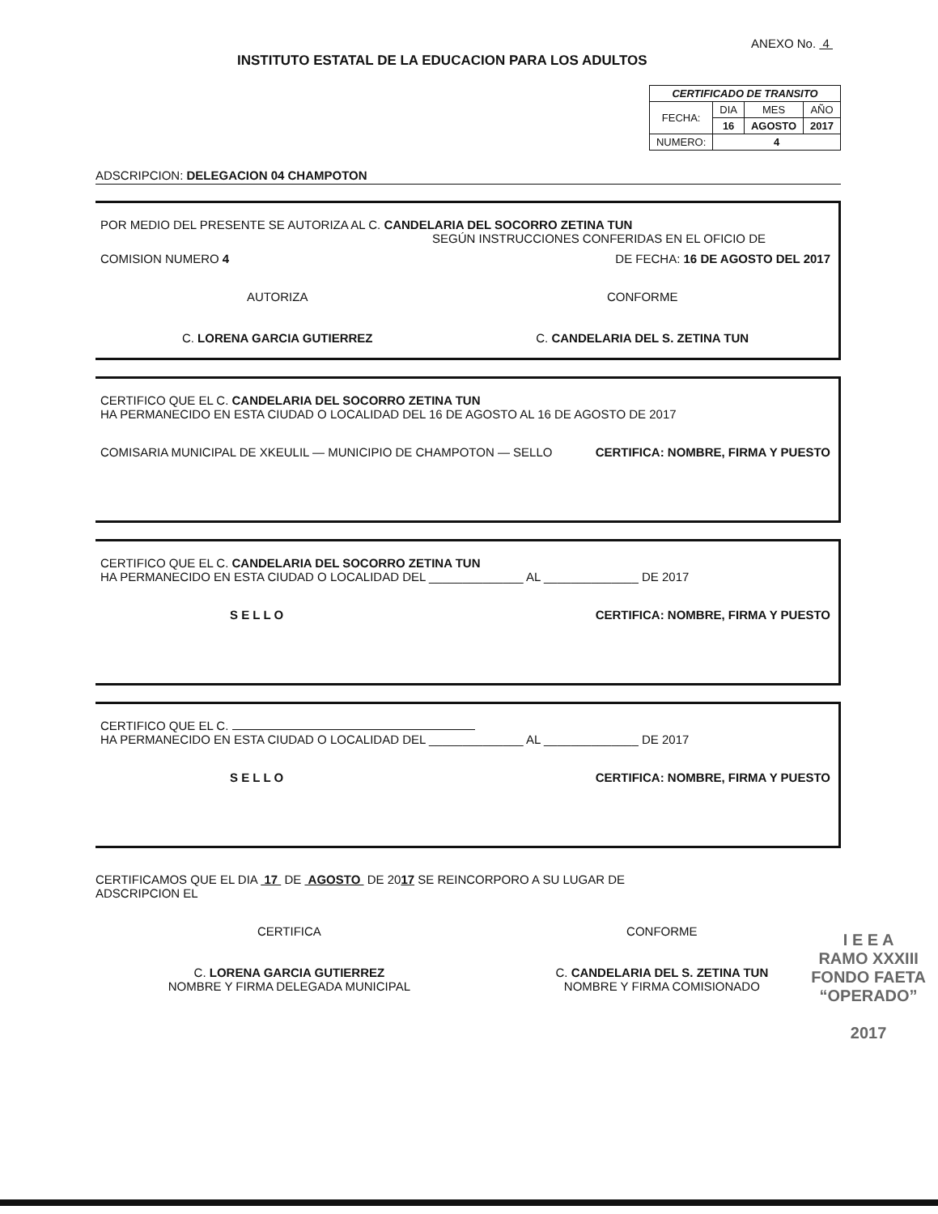INSTITUTO ESTATAL DE LA EDUCACION PARA LOS ADULTOS
ANEXO No. 4
| CERTIFICADO DE TRANSITO | | | |
| --- | --- | --- | --- |
| FECHA: | DIA | MES | AÑO |
| | 16 | AGOSTO | 2017 |
| NUMERO: | 4 | | |
ADSCRIPCION: DELEGACION 04 CHAMPOTON
POR MEDIO DEL PRESENTE SE AUTORIZA AL C. CANDELARIA DEL SOCORRO ZETINA TUN
SEGÚN INSTRUCCIONES CONFERIDAS EN EL OFICIO DE
COMISION NUMERO 4 DE FECHA: 16 DE AGOSTO DEL 2017
AUTORIZA
C. LORENA GARCIA GUTIERREZ
CONFORME
C. CANDELARIA DEL S. ZETINA TUN
CERTIFICO QUE EL C. CANDELARIA DEL SOCORRO ZETINA TUN
HA PERMANECIDO EN ESTA CIUDAD O LOCALIDAD DEL 16 DE AGOSTO AL 16 DE AGOSTO DE 2017
COMISARIA MUNICIPAL DE XKEULIL — MUNICIPIO DE CHAMPOTON — SELLO CERTIFICA: NOMBRE, FIRMA Y PUESTO
CERTIFICO QUE EL C. CANDELARIA DEL SOCORRO ZETINA TUN
HA PERMANECIDO EN ESTA CIUDAD O LOCALIDAD DEL ______________ AL ______________ DE 2017
S E L L O CERTIFICA: NOMBRE, FIRMA Y PUESTO
CERTIFICO QUE EL C.
HA PERMANECIDO EN ESTA CIUDAD O LOCALIDAD DEL ______________ AL ______________ DE 2017
S E L L O CERTIFICA: NOMBRE, FIRMA Y PUESTO
CERTIFICAMOS QUE EL DIA 17 DE AGOSTO DE 2017 SE REINCORPORO A SU LUGAR DE
ADSCRIPCION EL
CERTIFICA
C. LORENA GARCIA GUTIERREZ
NOMBRE Y FIRMA DELEGADA MUNICIPAL
CONFORME
C. CANDELARIA DEL S. ZETINA TUN
NOMBRE Y FIRMA COMISIONADO
I E E A
RAMO XXXIII
FONDO FAETA
“OPERADO”
2017